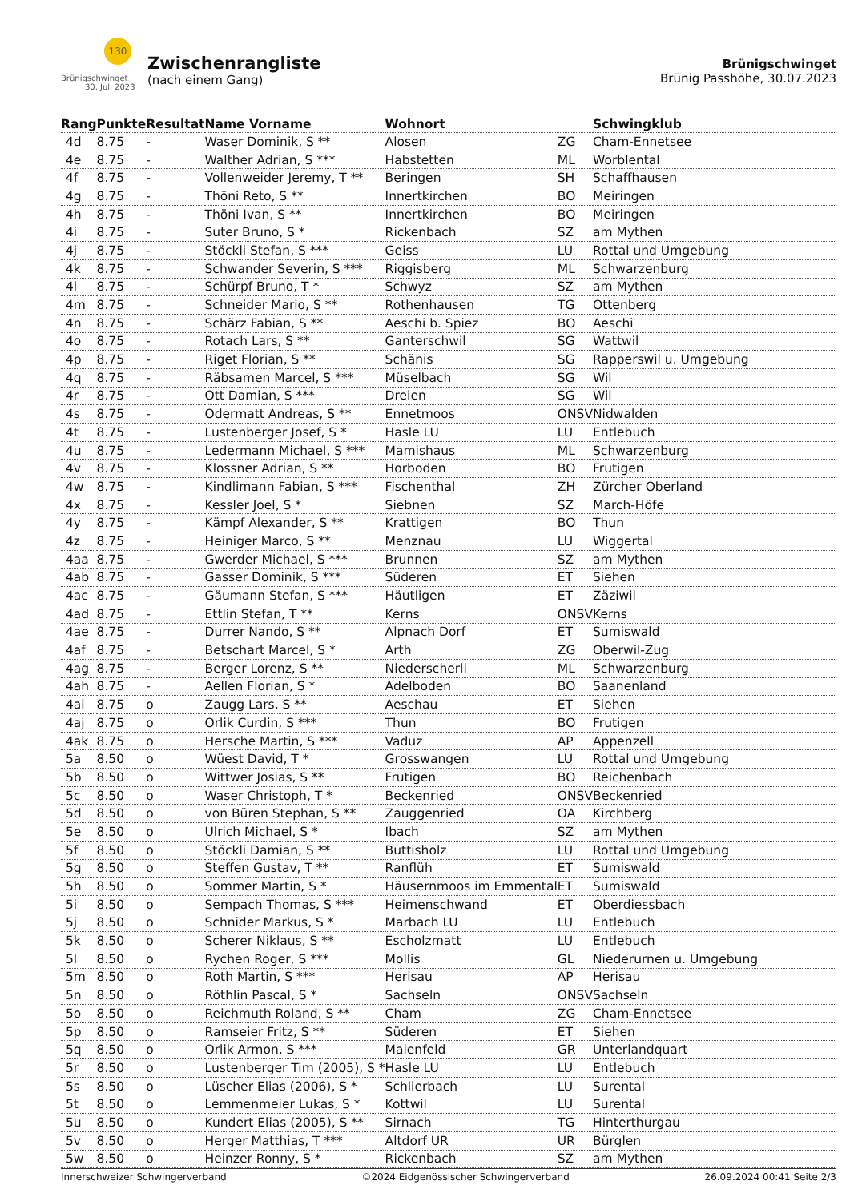130
Brünigschwinget
30. Juli 2023
Zwischenrangliste
(nach einem Gang)
Brünigschwinget
Brünig Passhöhe, 30.07.2023
| Rang | Punkte | Resultat | Name Vorname | Wohnort | | Schwingklub |
| --- | --- | --- | --- | --- | --- | --- |
| 4d | 8.75 | - | Waser Dominik, S ** | Alosen | ZG | Cham-Ennetsee |
| 4e | 8.75 | - | Walther Adrian, S *** | Habstetten | ML | Worblental |
| 4f | 8.75 | - | Vollenweider Jeremy, T ** | Beringen | SH | Schaffhausen |
| 4g | 8.75 | - | Thöni Reto, S ** | Innertkirchen | BO | Meiringen |
| 4h | 8.75 | - | Thöni Ivan, S ** | Innertkirchen | BO | Meiringen |
| 4i | 8.75 | - | Suter Bruno, S * | Rickenbach | SZ | am Mythen |
| 4j | 8.75 | - | Stöckli Stefan, S *** | Geiss | LU | Rottal und Umgebung |
| 4k | 8.75 | - | Schwander Severin, S *** | Riggisberg | ML | Schwarzenburg |
| 4l | 8.75 | - | Schürpf Bruno, T * | Schwyz | SZ | am Mythen |
| 4m | 8.75 | - | Schneider Mario, S ** | Rothenhausen | TG | Ottenberg |
| 4n | 8.75 | - | Schärz Fabian, S ** | Aeschi b. Spiez | BO | Aeschi |
| 4o | 8.75 | - | Rotach Lars, S ** | Ganterschwil | SG | Wattwil |
| 4p | 8.75 | - | Riget Florian, S ** | Schänis | SG | Rapperswil u. Umgebung |
| 4q | 8.75 | - | Räbsamen Marcel, S *** | Müselbach | SG | Wil |
| 4r | 8.75 | - | Ott Damian, S *** | Dreien | SG | Wil |
| 4s | 8.75 | - | Odermatt Andreas, S ** | Ennetmoos | ONSV | Nidwalden |
| 4t | 8.75 | - | Lustenberger Josef, S * | Hasle LU | LU | Entlebuch |
| 4u | 8.75 | - | Ledermann Michael, S *** | Mamishaus | ML | Schwarzenburg |
| 4v | 8.75 | - | Klossner Adrian, S ** | Horboden | BO | Frutigen |
| 4w | 8.75 | - | Kindlimann Fabian, S *** | Fischenthal | ZH | Zürcher Oberland |
| 4x | 8.75 | - | Kessler Joel, S * | Siebnen | SZ | March-Höfe |
| 4y | 8.75 | - | Kämpf Alexander, S ** | Krattigen | BO | Thun |
| 4z | 8.75 | - | Heiniger Marco, S ** | Menznau | LU | Wiggertal |
| 4aa | 8.75 | - | Gwerder Michael, S *** | Brunnen | SZ | am Mythen |
| 4ab | 8.75 | - | Gasser Dominik, S *** | Süderen | ET | Siehen |
| 4ac | 8.75 | - | Gäumann Stefan, S *** | Häutligen | ET | Zäziwil |
| 4ad | 8.75 | - | Ettlin Stefan, T ** | Kerns | ONSV | Kerns |
| 4ae | 8.75 | - | Durrer Nando, S ** | Alpnach Dorf | ET | Sumiswald |
| 4af | 8.75 | - | Betschart Marcel, S * | Arth | ZG | Oberwil-Zug |
| 4ag | 8.75 | - | Berger Lorenz, S ** | Niederscherli | ML | Schwarzenburg |
| 4ah | 8.75 | - | Aellen Florian, S * | Adelboden | BO | Saanenland |
| 4ai | 8.75 | o | Zaugg Lars, S ** | Aeschau | ET | Siehen |
| 4aj | 8.75 | o | Orlik Curdin, S *** | Thun | BO | Frutigen |
| 4ak | 8.75 | o | Hersche Martin, S *** | Vaduz | AP | Appenzell |
| 5a | 8.50 | o | Wüest David, T * | Grosswangen | LU | Rottal und Umgebung |
| 5b | 8.50 | o | Wittwer Josias, S ** | Frutigen | BO | Reichenbach |
| 5c | 8.50 | o | Waser Christoph, T * | Beckenried | ONSV | Beckenried |
| 5d | 8.50 | o | von Büren Stephan, S ** | Zauggenried | OA | Kirchberg |
| 5e | 8.50 | o | Ulrich Michael, S * | Ibach | SZ | am Mythen |
| 5f | 8.50 | o | Stöckli Damian, S ** | Buttisholz | LU | Rottal und Umgebung |
| 5g | 8.50 | o | Steffen Gustav, T ** | Ranflüh | ET | Sumiswald |
| 5h | 8.50 | o | Sommer Martin, S * | Häusernmoos im Emmental | ET | Sumiswald |
| 5i | 8.50 | o | Sempach Thomas, S *** | Heimenschwand | ET | Oberdiessbach |
| 5j | 8.50 | o | Schnider Markus, S * | Marbach LU | LU | Entlebuch |
| 5k | 8.50 | o | Scherer Niklaus, S ** | Escholzmatt | LU | Entlebuch |
| 5l | 8.50 | o | Rychen Roger, S *** | Mollis | GL | Niederurnen u. Umgebung |
| 5m | 8.50 | o | Roth Martin, S *** | Herisau | AP | Herisau |
| 5n | 8.50 | o | Röthlin Pascal, S * | Sachseln | ONSV | Sachseln |
| 5o | 8.50 | o | Reichmuth Roland, S ** | Cham | ZG | Cham-Ennetsee |
| 5p | 8.50 | o | Ramseier Fritz, S ** | Süderen | ET | Siehen |
| 5q | 8.50 | o | Orlik Armon, S *** | Maienfeld | GR | Unterlandquart |
| 5r | 8.50 | o | Lustenberger Tim (2005), S * | Hasle LU | LU | Entlebuch |
| 5s | 8.50 | o | Lüscher Elias (2006), S * | Schlierbach | LU | Surental |
| 5t | 8.50 | o | Lemmenmeier Lukas, S * | Kottwil | LU | Surental |
| 5u | 8.50 | o | Kundert Elias (2005), S ** | Sirnach | TG | Hinterthurgau |
| 5v | 8.50 | o | Herger Matthias, T *** | Altdorf UR | UR | Bürglen |
| 5w | 8.50 | o | Heinzer Ronny, S * | Rickenbach | SZ | am Mythen |
Innerschweizer Schwingerverband ©2024 Eidgenössischer Schwingerverband 26.09.2024 00:41 Seite 2/3